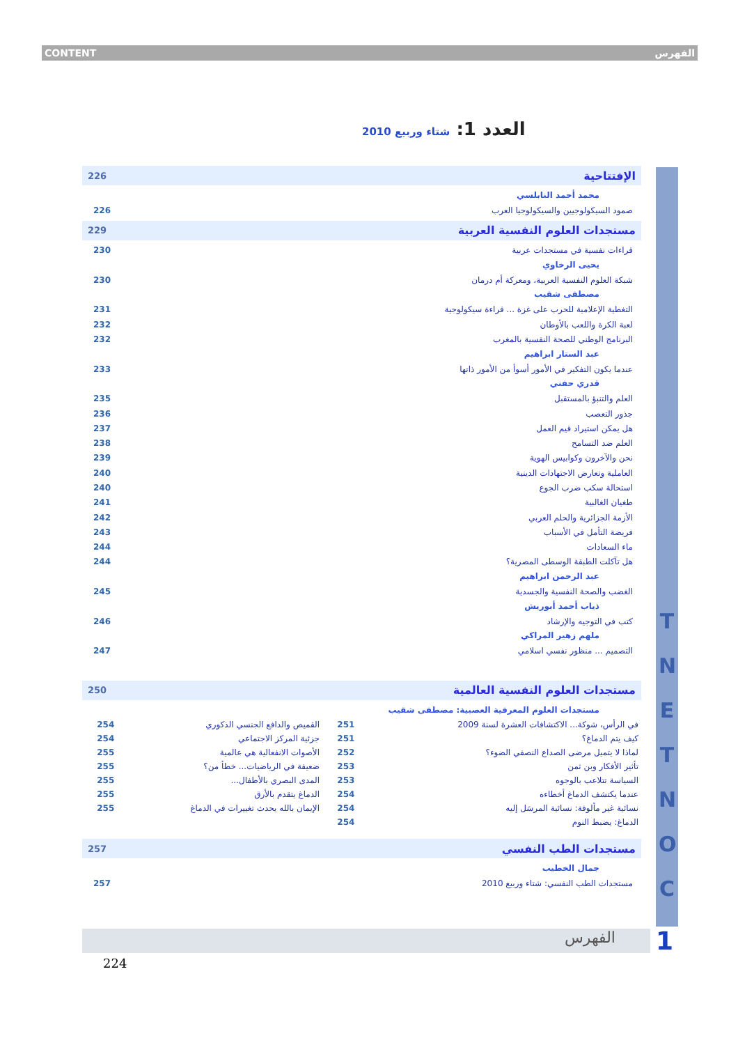CONTENT الفهرس
العدد 1: شتاء وربيع 2010
T N E T N O C
226 الإفتتاحية
محمد أحمد النابلسي
226 صمود السيكولوجيين والسيكولوجيا العرب
229 مستجدات العلوم النفسية العربية
230 قراءات نفسية في مستجدات عربية
يحيى الرخاوي
230 شبكة العلوم النفسية العربية، ومعركة أم درمان
مصطفى شقيب
231 التغطية الإعلامية للحرب على غزة ... قراءة سيكولوجية
232 لعبة الكرة واللعب بالأوطان
232 البرنامج الوطني للصحة النفسية بالمغرب
عبد الستار ابراهيم
233 عندما يكون التفكير في الأمور أسوأ من الأمور ذاتها
قدري حفني
235 العلم والتنبؤ بالمستقبل
236 جذور التعصب
237 هل يمكن استيراد قيم العمل
238 العلم ضد التسامح
239 نحن والآخرون وكوابيس الهوية
240 العاملية وتعارض الاجتهادات الدينية
240 استحالة سكب ضرب الجوع
241 طغيان الغالبية
242 الأزمة الجزائرية والحلم العربي
243 فريضة التأمل في الأسباب
244 ماء السعادات
244 هل تآكلت الطبقة الوسطى المصرية؟
عبد الرحمن ابراهيم
245 الغضب والصحة النفسية والجسدية
ذياب أحمد أبوريش
246 كتب في التوجيه والإرشاد
ملهم زهير المراكي
247 التصميم ... منظور نفسي اسلامي
250 مستجدات العلوم النفسية العالمية
مستجدات العلوم المعرفية العصبية: مصطفى شقيب
| في الرأس، شوكة... الاكتشافات العشرة لسنة 2009 | 251 | القميص والدافع الجنسي الذكوري | 254 |
| كيف يتم الدماغ؟ | 251 | جزئية المركز الاجتماعي | 254 |
| لماذا لا يتميل مرضى الصداع النصفي الضوء؟ | 252 | الأصوات الانفعالية هي عالمية | 255 |
| تأثير الأفكار وبن ثمن | 253 | ضعيفة في الرياضيات... خطأ من؟ | 255 |
| السياسة تتلاعب بالوجوه | 253 | المدى البصري بالأطفال... | 255 |
| عندما يكتشف الدماغ أخطاءه | 254 | الدماغ يتقدم بالأرق | 255 |
| نسائية غير مألوفة: نسائية المرسَل إليه | 254 | الإيمان بالله يحدث تغييرات في الدماغ | 255 |
| الدماغ: يضبط النوم | 254 | | |
257 مستجدات الطب النفسي
جمال الخطيب
257 مستجدات الطب النفسي: شتاء وربيع 2010
الفهرس 1
224